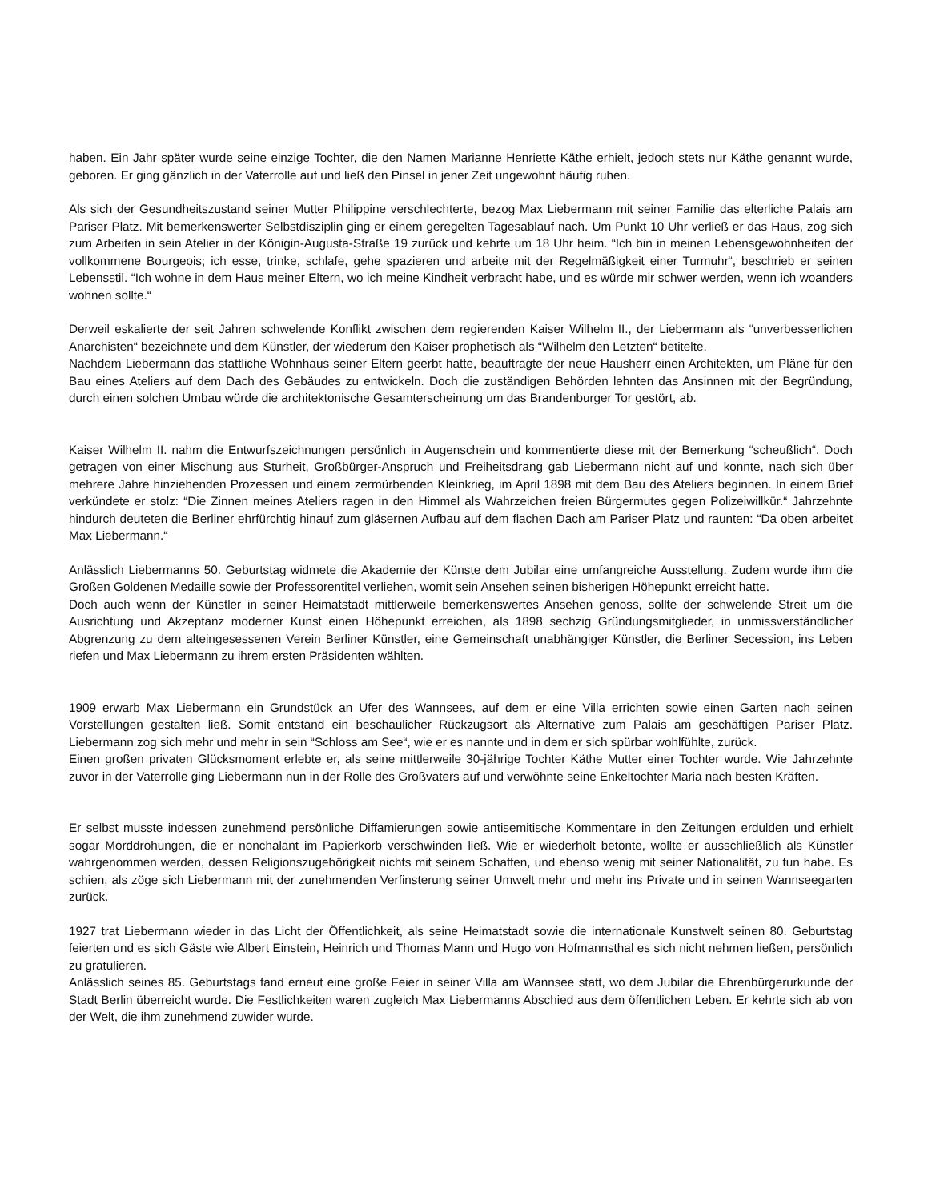haben. Ein Jahr später wurde seine einzige Tochter, die den Namen Marianne Henriette Käthe erhielt, jedoch stets nur Käthe genannt wurde, geboren. Er ging gänzlich in der Vaterrolle auf und ließ den Pinsel in jener Zeit ungewohnt häufig ruhen.
Als sich der Gesundheitszustand seiner Mutter Philippine verschlechterte, bezog Max Liebermann mit seiner Familie das elterliche Palais am Pariser Platz. Mit bemerkenswerter Selbstdisziplin ging er einem geregelten Tagesablauf nach. Um Punkt 10 Uhr verließ er das Haus, zog sich zum Arbeiten in sein Atelier in der Königin-Augusta-Straße 19 zurück und kehrte um 18 Uhr heim. “Ich bin in meinen Lebensgewohnheiten der vollkommene Bourgeois; ich esse, trinke, schlafe, gehe spazieren und arbeite mit der Regelmäßigkeit einer Turmuhr“, beschrieb er seinen Lebensstil. “Ich wohne in dem Haus meiner Eltern, wo ich meine Kindheit verbracht habe, und es würde mir schwer werden, wenn ich woanders wohnen sollte.“
Derweil eskalierte der seit Jahren schwelende Konflikt zwischen dem regierenden Kaiser Wilhelm II., der Liebermann als “unverbesserlichen Anarchisten“ bezeichnete und dem Künstler, der wiederum den Kaiser prophetisch als “Wilhelm den Letzten“ betitelte.
Nachdem Liebermann das stattliche Wohnhaus seiner Eltern geerbt hatte, beauftragte der neue Hausherr einen Architekten, um Pläne für den Bau eines Ateliers auf dem Dach des Gebäudes zu entwickeln. Doch die zuständigen Behörden lehnten das Ansinnen mit der Begründung, durch einen solchen Umbau würde die architektonische Gesamterscheinung um das Brandenburger Tor gestört, ab.
Kaiser Wilhelm II. nahm die Entwurfszeichnungen persönlich in Augenschein und kommentierte diese mit der Bemerkung “scheußlich“. Doch getragen von einer Mischung aus Sturheit, Großbürger-Anspruch und Freiheitsdrang gab Liebermann nicht auf und konnte, nach sich über mehrere Jahre hinziehenden Prozessen und einem zermürbenden Kleinkrieg, im April 1898 mit dem Bau des Ateliers beginnen. In einem Brief verkündete er stolz: “Die Zinnen meines Ateliers ragen in den Himmel als Wahrzeichen freien Bürgermutes gegen Polizeiwillkür.“ Jahrzehnte hindurch deuteten die Berliner ehrfürchtig hinauf zum gläsernen Aufbau auf dem flachen Dach am Pariser Platz und raunten: “Da oben arbeitet Max Liebermann.“
Anlässlich Liebermanns 50. Geburtstag widmete die Akademie der Künste dem Jubilar eine umfangreiche Ausstellung. Zudem wurde ihm die Großen Goldenen Medaille sowie der Professorentitel verliehen, womit sein Ansehen seinen bisherigen Höhepunkt erreicht hatte.
Doch auch wenn der Künstler in seiner Heimatstadt mittlerweile bemerkenswertes Ansehen genoss, sollte der schwelende Streit um die Ausrichtung und Akzeptanz moderner Kunst einen Höhepunkt erreichen, als 1898 sechzig Gründungsmitglieder, in unmissverständlicher Abgrenzung zu dem alteingesessenen Verein Berliner Künstler, eine Gemeinschaft unabhängiger Künstler, die Berliner Secession, ins Leben riefen und Max Liebermann zu ihrem ersten Präsidenten wählten.
1909 erwarb Max Liebermann ein Grundstück an Ufer des Wannsees, auf dem er eine Villa errichten sowie einen Garten nach seinen Vorstellungen gestalten ließ. Somit entstand ein beschaulicher Rückzugsort als Alternative zum Palais am geschäftigen Pariser Platz. Liebermann zog sich mehr und mehr in sein “Schloss am See“, wie er es nannte und in dem er sich spürbar wohlfühlte, zurück.
Einen großen privaten Glücksmoment erlebte er, als seine mittlerweile 30-jährige Tochter Käthe Mutter einer Tochter wurde. Wie Jahrzehnte zuvor in der Vaterrolle ging Liebermann nun in der Rolle des Großvaters auf und verwöhnte seine Enkeltochter Maria nach besten Kräften.
Er selbst musste indessen zunehmend persönliche Diffamierungen sowie antisemitische Kommentare in den Zeitungen erdulden und erhielt sogar Morddrohungen, die er nonchalant im Papierkorb verschwinden ließ. Wie er wiederholt betonte, wollte er ausschließlich als Künstler wahrgenommen werden, dessen Religionszugehörigkeit nichts mit seinem Schaffen, und ebenso wenig mit seiner Nationalität, zu tun habe. Es schien, als zöge sich Liebermann mit der zunehmenden Verfinsterung seiner Umwelt mehr und mehr ins Private und in seinen Wannseegarten zurück.
1927 trat Liebermann wieder in das Licht der Öffentlichkeit, als seine Heimatstadt sowie die internationale Kunstwelt seinen 80. Geburtstag feierten und es sich Gäste wie Albert Einstein, Heinrich und Thomas Mann und Hugo von Hofmannsthal es sich nicht nehmen ließen, persönlich zu gratulieren.
Anlässlich seines 85. Geburtstags fand erneut eine große Feier in seiner Villa am Wannsee statt, wo dem Jubilar die Ehrenbürgerurkunde der Stadt Berlin überreicht wurde. Die Festlichkeiten waren zugleich Max Liebermanns Abschied aus dem öffentlichen Leben. Er kehrte sich ab von der Welt, die ihm zunehmend zuwider wurde.